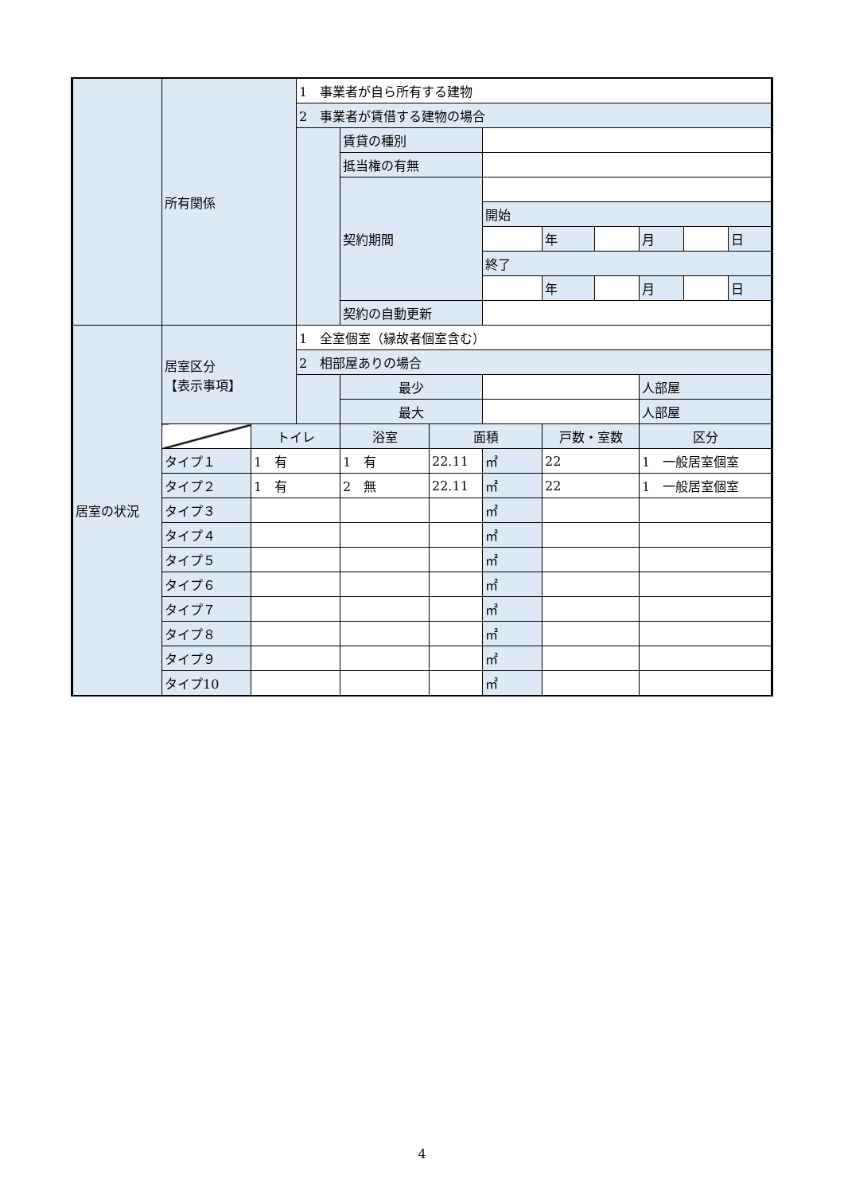| | 所有関係 | | 1 事業者が自ら所有する建物 | | | | | | | | |
| | | | 2 事業者が賃借する建物の場合 | | | | | | | | |
| | | | | 賃貸の種別 | | | | | | | |
| | | | | 抵当権の有無 | | | | | | | |
| | | | | 契約期間 | | | | | | | |
| | | | | | | 開始 | | | | | |
| | | | | | | | 年 | | 月 | | 日 |
| | | | | | | 終了 | | | | | |
| | | | | | | | 年 | | 月 | | 日 |
| | | | | 契約の自動更新 | | | | | | | |
| 居室の状況 | 居室区分 【表示事項】 | | 1 全室個室（縁故者個室含む） | | | | | | | | |
| | | | 2 相部屋ありの場合 | | | | | | | | |
| | | | | 最少 | | | | | 人部屋 | | |
| | | | | 最大 | | | | | 人部屋 | | |
| | | トイレ | | 浴室 | 面積 | | 戸数・室数 | | 区分 | | |
| | タイプ１ | 1 有 | | 1 有 | 22.11 | ㎡ | 22 | | 1 一般居室個室 | | |
| | タイプ２ | 1 有 | | 2 無 | 22.11 | ㎡ | 22 | | 1 一般居室個室 | | |
| | タイプ３ | | | | | ㎡ | | | | | |
| | タイプ４ | | | | | ㎡ | | | | | |
| | タイプ５ | | | | | ㎡ | | | | | |
| | タイプ６ | | | | | ㎡ | | | | | |
| | タイプ７ | | | | | ㎡ | | | | | |
| | タイプ８ | | | | | ㎡ | | | | | |
| | タイプ９ | | | | | ㎡ | | | | | |
| | タイプ10 | | | | | ㎡ | | | | | |
4